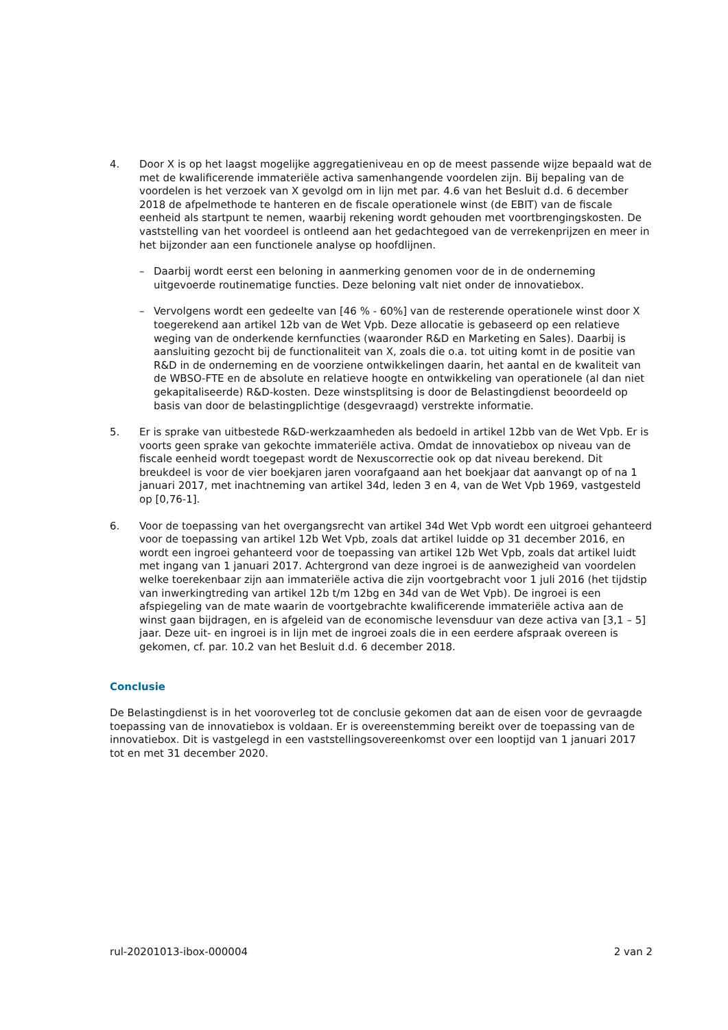4. Door X is op het laagst mogelijke aggregatieniveau en op de meest passende wijze bepaald wat de met de kwalificerende immateriële activa samenhangende voordelen zijn. Bij bepaling van de voordelen is het verzoek van X gevolgd om in lijn met par. 4.6 van het Besluit d.d. 6 december 2018 de afpelmethode te hanteren en de fiscale operationele winst (de EBIT) van de fiscale eenheid als startpunt te nemen, waarbij rekening wordt gehouden met voortbrengingskosten. De vaststelling van het voordeel is ontleend aan het gedachtegoed van de verrekenprijzen en meer in het bijzonder aan een functionele analyse op hoofdlijnen.
– Daarbij wordt eerst een beloning in aanmerking genomen voor de in de onderneming uitgevoerde routinematige functies. Deze beloning valt niet onder de innovatiebox.
– Vervolgens wordt een gedeelte van [46 % - 60%] van de resterende operationele winst door X toegerekend aan artikel 12b van de Wet Vpb. Deze allocatie is gebaseerd op een relatieve weging van de onderkende kernfuncties (waaronder R&D en Marketing en Sales). Daarbij is aansluiting gezocht bij de functionaliteit van X, zoals die o.a. tot uiting komt in de positie van R&D in de onderneming en de voorziene ontwikkelingen daarin, het aantal en de kwaliteit van de WBSO-FTE en de absolute en relatieve hoogte en ontwikkeling van operationele (al dan niet gekapitaliseerde) R&D-kosten. Deze winstsplitsing is door de Belastingdienst beoordeeld op basis van door de belastingplichtige (desgevraagd) verstrekte informatie.
5. Er is sprake van uitbestede R&D-werkzaamheden als bedoeld in artikel 12bb van de Wet Vpb. Er is voorts geen sprake van gekochte immateriële activa. Omdat de innovatiebox op niveau van de fiscale eenheid wordt toegepast wordt de Nexuscorrectie ook op dat niveau berekend. Dit breukdeel is voor de vier boekjaren jaren voorafgaand aan het boekjaar dat aanvangt op of na 1 januari 2017, met inachtneming van artikel 34d, leden 3 en 4, van de Wet Vpb 1969, vastgesteld op [0,76-1].
6. Voor de toepassing van het overgangsrecht van artikel 34d Wet Vpb wordt een uitgroei gehanteerd voor de toepassing van artikel 12b Wet Vpb, zoals dat artikel luidde op 31 december 2016, en wordt een ingroei gehanteerd voor de toepassing van artikel 12b Wet Vpb, zoals dat artikel luidt met ingang van 1 januari 2017. Achtergrond van deze ingroei is de aanwezigheid van voordelen welke toerekenbaar zijn aan immateriële activa die zijn voortgebracht voor 1 juli 2016 (het tijdstip van inwerkingtreding van artikel 12b t/m 12bg en 34d van de Wet Vpb). De ingroei is een afspiegeling van de mate waarin de voortgebrachte kwalificerende immateriële activa aan de winst gaan bijdragen, en is afgeleid van de economische levensduur van deze activa van [3,1 – 5] jaar. Deze uit- en ingroei is in lijn met de ingroei zoals die in een eerdere afspraak overeen is gekomen, cf. par. 10.2 van het Besluit d.d. 6 december 2018.
Conclusie
De Belastingdienst is in het vooroverleg tot de conclusie gekomen dat aan de eisen voor de gevraagde toepassing van de innovatiebox is voldaan. Er is overeenstemming bereikt over de toepassing van de innovatiebox. Dit is vastgelegd in een vaststellingsovereenkomst over een looptijd van 1 januari 2017 tot en met 31 december 2020.
rul-20201013-ibox-000004 2 van 2